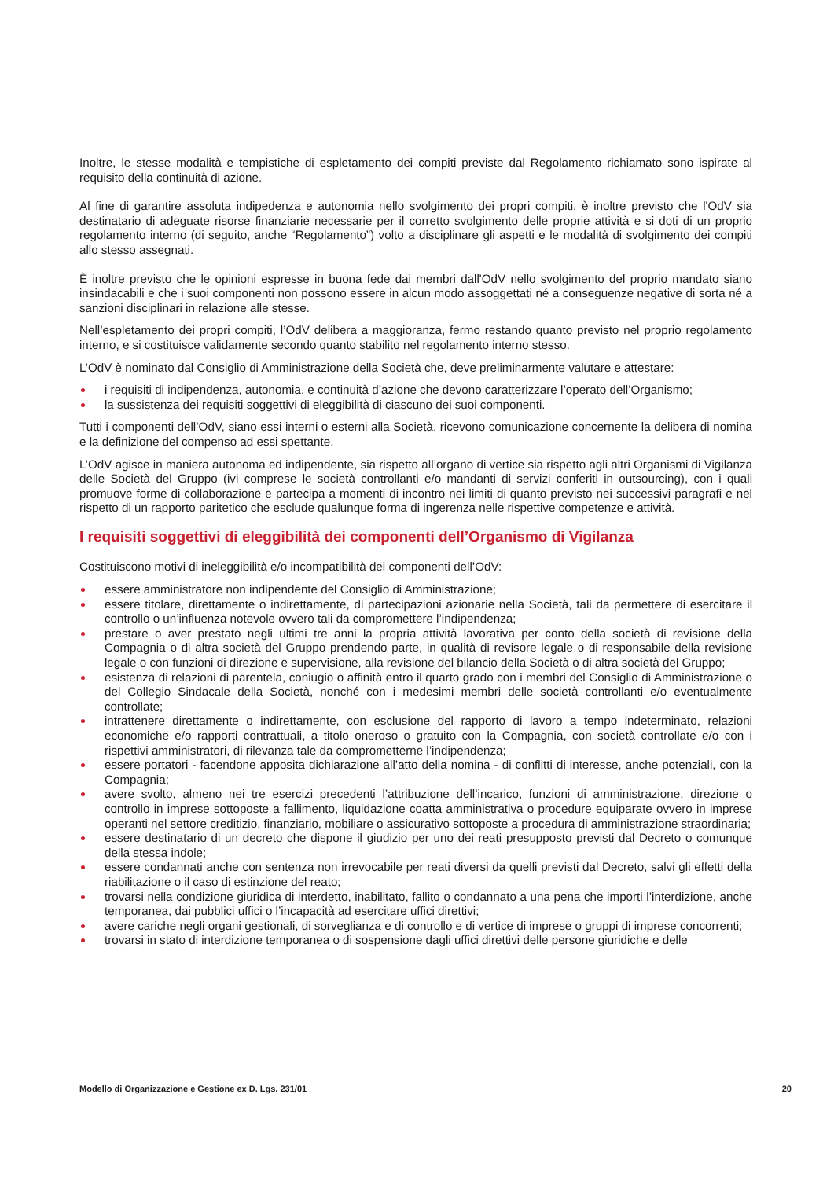Inoltre, le stesse modalità e tempistiche di espletamento dei compiti previste dal Regolamento richiamato sono ispirate al requisito della continuità di azione.
Al fine di garantire assoluta indipedenza e autonomia nello svolgimento dei propri compiti, è inoltre previsto che l'OdV sia destinatario di adeguate risorse finanziarie necessarie per il corretto svolgimento delle proprie attività e si doti di un proprio regolamento interno (di seguito, anche “Regolamento”) volto a disciplinare gli aspetti e le modalità di svolgimento dei compiti allo stesso assegnati.
È inoltre previsto che le opinioni espresse in buona fede dai membri dall'OdV nello svolgimento del proprio mandato siano insindacabili e che i suoi componenti non possono essere in alcun modo assoggettati né a conseguenze negative di sorta né a sanzioni disciplinari in relazione alle stesse.
Nell’espletamento dei propri compiti, l’OdV delibera a maggioranza, fermo restando quanto previsto nel proprio regolamento interno, e si costituisce validamente secondo quanto stabilito nel regolamento interno stesso.
L’OdV è nominato dal Consiglio di Amministrazione della Società che, deve preliminarmente valutare e attestare:
i requisiti di indipendenza, autonomia, e continuità d’azione che devono caratterizzare l’operato dell’Organismo;
la sussistenza dei requisiti soggettivi di eleggibilità di ciascuno dei suoi componenti.
Tutti i componenti dell’OdV, siano essi interni o esterni alla Società, ricevono comunicazione concernente la delibera di nomina e la definizione del compenso ad essi spettante.
L’OdV agisce in maniera autonoma ed indipendente, sia rispetto all’organo di vertice sia rispetto agli altri Organismi di Vigilanza delle Società del Gruppo (ivi comprese le società controllanti e/o mandanti di servizi conferiti in outsourcing), con i quali promuove forme di collaborazione e partecipa a momenti di incontro nei limiti di quanto previsto nei successivi paragrafi e nel rispetto di un rapporto paritetico che esclude qualunque forma di ingerenza nelle rispettive competenze e attività.
I requisiti soggettivi di eleggibilità dei componenti dell’Organismo di Vigilanza
Costituiscono motivi di ineleggibilità e/o incompatibilità dei componenti dell’OdV:
essere amministratore non indipendente del Consiglio di Amministrazione;
essere titolare, direttamente o indirettamente, di partecipazioni azionarie nella Società, tali da permettere di esercitare il controllo o un’influenza notevole ovvero tali da compromettere l’indipendenza;
prestare o aver prestato negli ultimi tre anni la propria attività lavorativa per conto della società di revisione della Compagnia o di altra società del Gruppo prendendo parte, in qualità di revisore legale o di responsabile della revisione legale o con funzioni di direzione e supervisione, alla revisione del bilancio della Società o di altra società del Gruppo;
esistenza di relazioni di parentela, coniugio o affinità entro il quarto grado con i membri del Consiglio di Amministrazione o del Collegio Sindacale della Società, nonché con i medesimi membri delle società controllanti e/o eventualmente controllate;
intrattenere direttamente o indirettamente, con esclusione del rapporto di lavoro a tempo indeterminato, relazioni economiche e/o rapporti contrattuali, a titolo oneroso o gratuito con la Compagnia, con società controllate e/o con i rispettivi amministratori, di rilevanza tale da comprometterne l’indipendenza;
essere portatori - facendone apposita dichiarazione all’atto della nomina - di conflitti di interesse, anche potenziali, con la Compagnia;
avere svolto, almeno nei tre esercizi precedenti l’attribuzione dell’incarico, funzioni di amministrazione, direzione o controllo in imprese sottoposte a fallimento, liquidazione coatta amministrativa o procedure equiparate ovvero in imprese operanti nel settore creditizio, finanziario, mobiliare o assicurativo sottoposte a procedura di amministrazione straordinaria;
essere destinatario di un decreto che dispone il giudizio per uno dei reati presupposto previsti dal Decreto o comunque della stessa indole;
essere condannati anche con sentenza non irrevocabile per reati diversi da quelli previsti dal Decreto, salvi gli effetti della riabilitazione o il caso di estinzione del reato;
trovarsi nella condizione giuridica di interdetto, inabilitato, fallito o condannato a una pena che importi l’interdizione, anche temporanea, dai pubblici uffici o l’incapacità ad esercitare uffici direttivi;
avere cariche negli organi gestionali, di sorveglianza e di controllo e di vertice di imprese o gruppi di imprese concorrenti;
trovarsi in stato di interdizione temporanea o di sospensione dagli uffici direttivi delle persone giuridiche e delle
Modello di Organizzazione e Gestione ex D. Lgs. 231/01 20